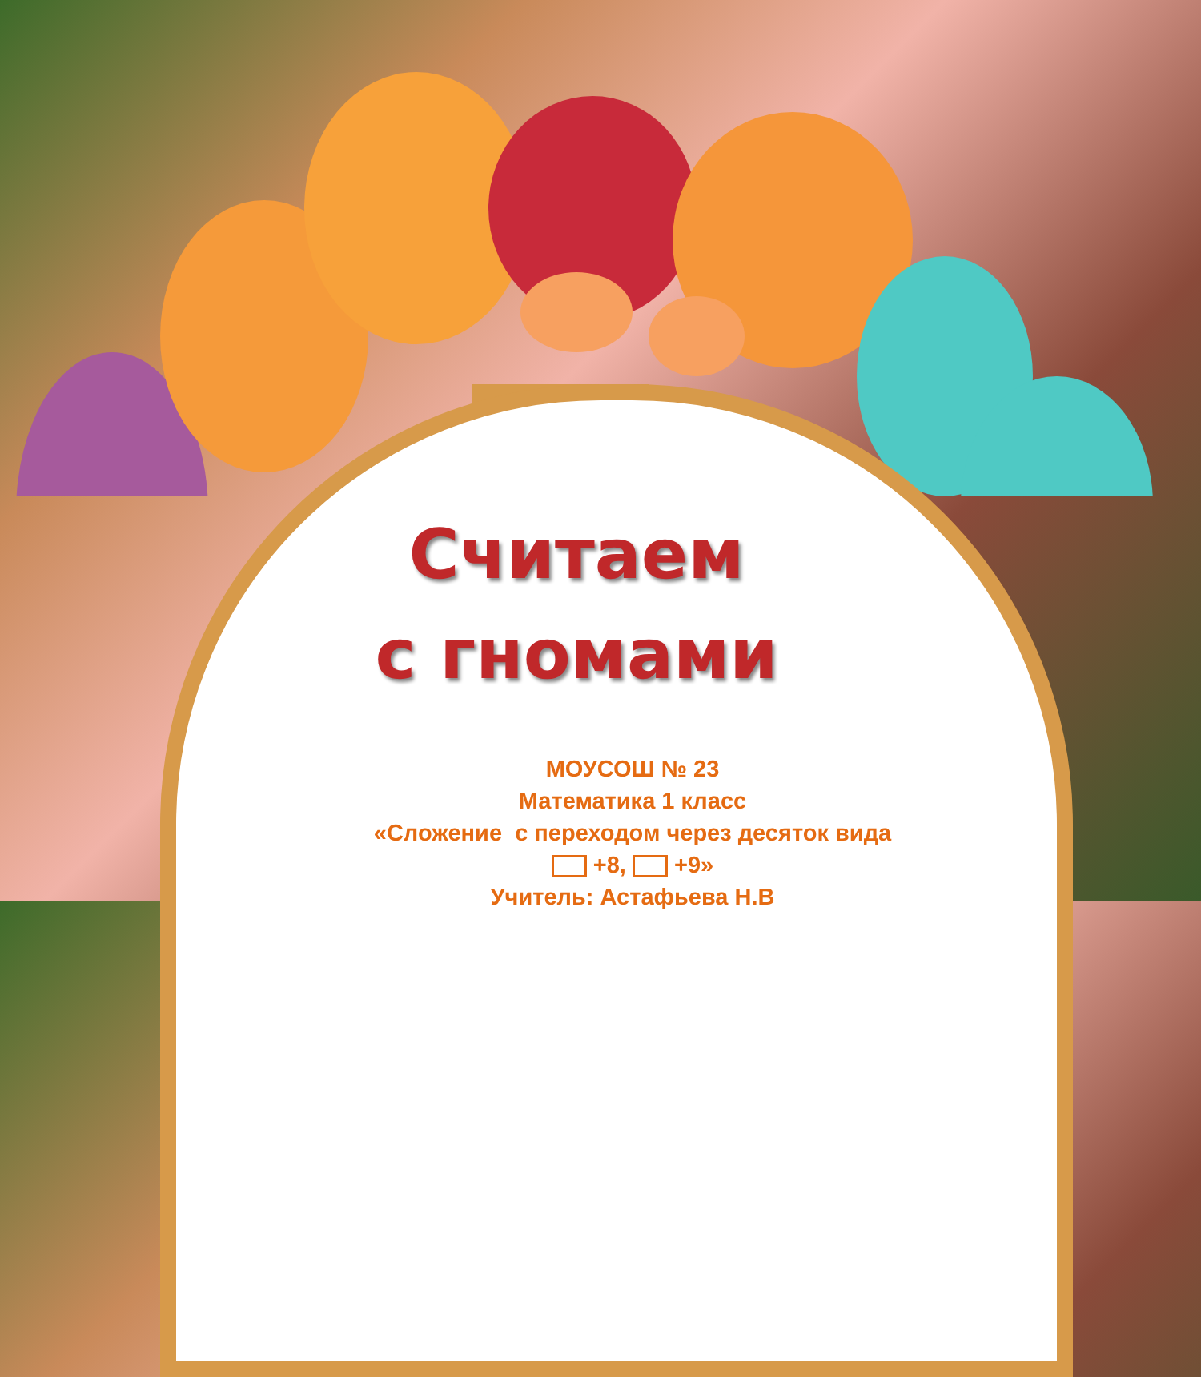Считаем
с гномами
МОУСОШ № 23
Математика 1 класс
«Сложение с переходом через десяток вида
+8, +9»
Учитель: Астафьева Н.В